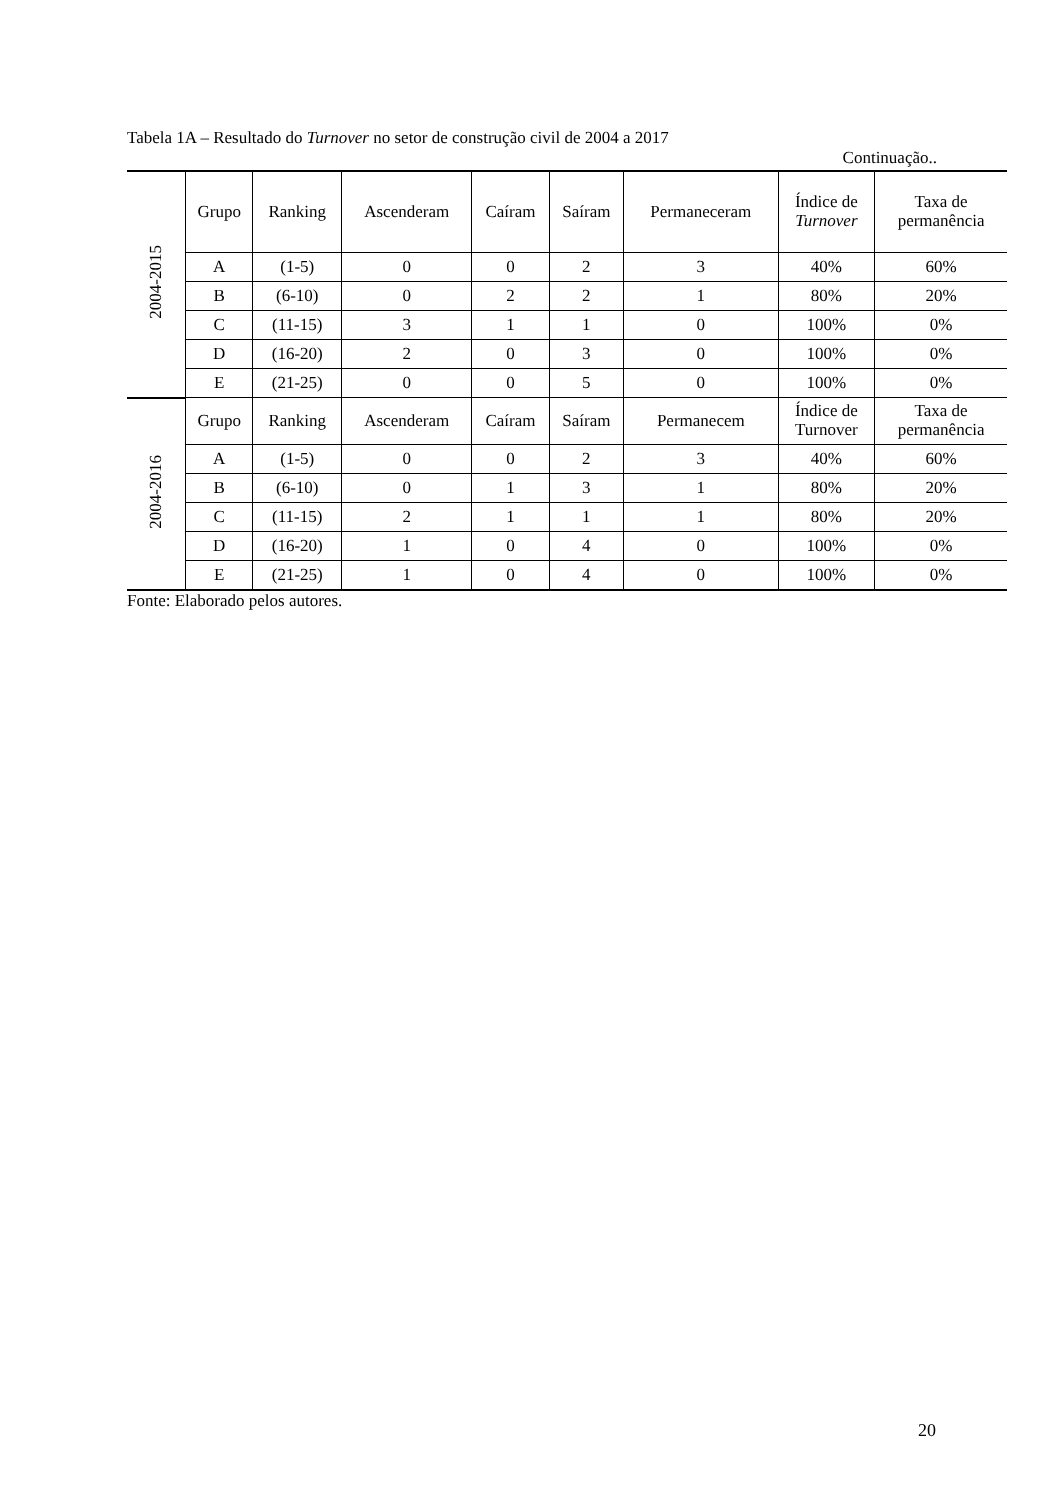Tabela 1A – Resultado do Turnover no setor de construção civil de 2004 a 2017
Continuação..
| 2004-2015 | Grupo | Ranking | Ascenderam | Caíram | Saíram | Permaneceram | Índice de Turnover | Taxa de permanência |
| | A | (1-5) | 0 | 0 | 2 | 3 | 40% | 60% |
| | B | (6-10) | 0 | 2 | 2 | 1 | 80% | 20% |
| | C | (11-15) | 3 | 1 | 1 | 0 | 100% | 0% |
| | D | (16-20) | 2 | 0 | 3 | 0 | 100% | 0% |
| | E | (21-25) | 0 | 0 | 5 | 0 | 100% | 0% |
| 2004-2016 | Grupo | Ranking | Ascenderam | Caíram | Saíram | Permanecem | Índice de Turnover | Taxa de permanência |
| | A | (1-5) | 0 | 0 | 2 | 3 | 40% | 60% |
| | B | (6-10) | 0 | 1 | 3 | 1 | 80% | 20% |
| | C | (11-15) | 2 | 1 | 1 | 1 | 80% | 20% |
| | D | (16-20) | 1 | 0 | 4 | 0 | 100% | 0% |
| | E | (21-25) | 1 | 0 | 4 | 0 | 100% | 0% |
Fonte: Elaborado pelos autores.
20